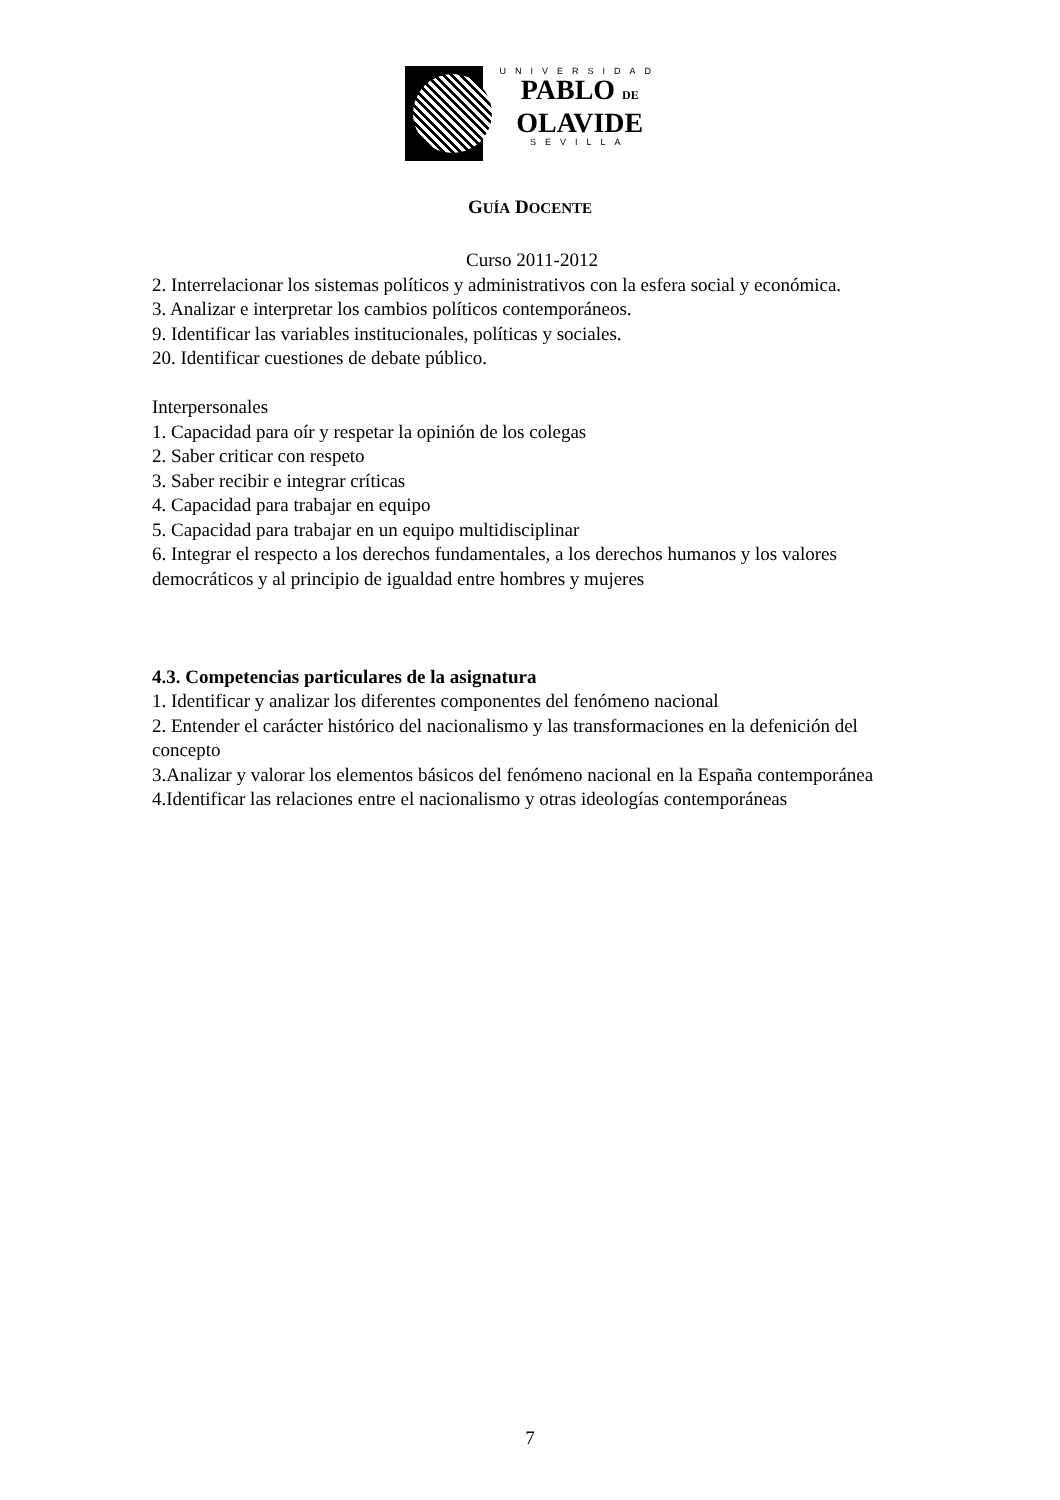UNIVERSIDAD
PABLO DE
OLAVIDE
SEVILLA
GUÍA DOCENTE
Curso 2011-2012
2. Interrelacionar los sistemas políticos y administrativos con la esfera social y económica.
3. Analizar e interpretar los cambios políticos contemporáneos.
9. Identificar las variables institucionales, políticas y sociales.
20. Identificar cuestiones de debate público.
Interpersonales
1. Capacidad para oír y respetar la opinión de los colegas
2. Saber criticar con respeto
3. Saber recibir e integrar críticas
4. Capacidad para trabajar en equipo
5. Capacidad para trabajar en un equipo multidisciplinar
6. Integrar el respecto a los derechos fundamentales, a los derechos humanos y los valores democráticos y al principio de igualdad entre hombres y mujeres
4.3. Competencias particulares de la asignatura
1. Identificar y analizar los diferentes componentes del fenómeno nacional
2. Entender el carácter histórico del nacionalismo y las transformaciones en la defenición del concepto
3.Analizar y valorar los elementos básicos del fenómeno nacional en la España contemporánea
4.Identificar las relaciones entre el nacionalismo y otras ideologías contemporáneas
7